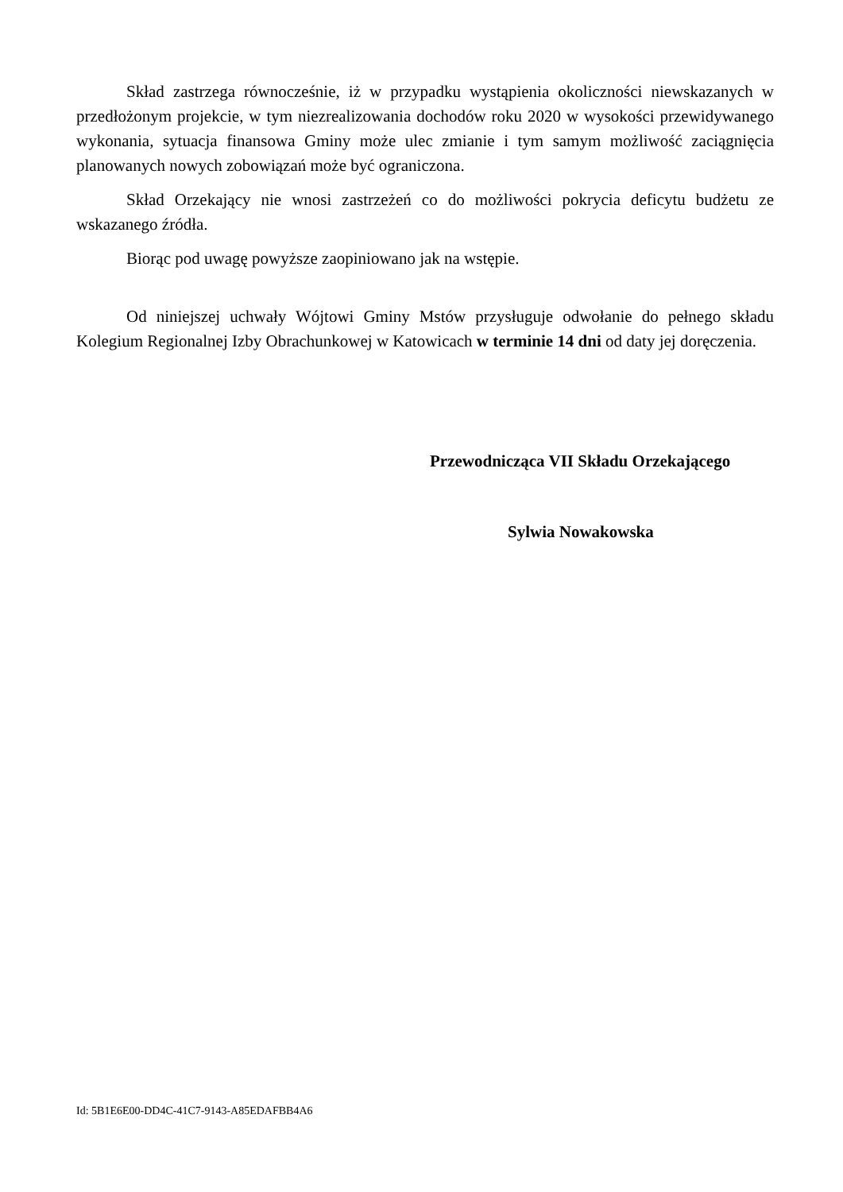Skład zastrzega równocześnie, iż w przypadku wystąpienia okoliczności niewskazanych w przedłożonym projekcie, w tym niezrealizowania dochodów roku 2020 w wysokości przewidywanego wykonania, sytuacja finansowa Gminy może ulec zmianie i tym samym możliwość zaciągnięcia planowanych nowych zobowiązań może być ograniczona.
Skład Orzekający nie wnosi zastrzeżeń co do możliwości pokrycia deficytu budżetu ze wskazanego źródła.
Biorąc pod uwagę powyższe zaopiniowano jak na wstępie.
Od niniejszej uchwały Wójtowi Gminy Mstów przysługuje odwołanie do pełnego składu Kolegium Regionalnej Izby Obrachunkowej w Katowicach w terminie 14 dni od daty jej doręczenia.
Przewodnicząca VII Składu Orzekającego
Sylwia Nowakowska
Id: 5B1E6E00-DD4C-41C7-9143-A85EDAFBB4A6